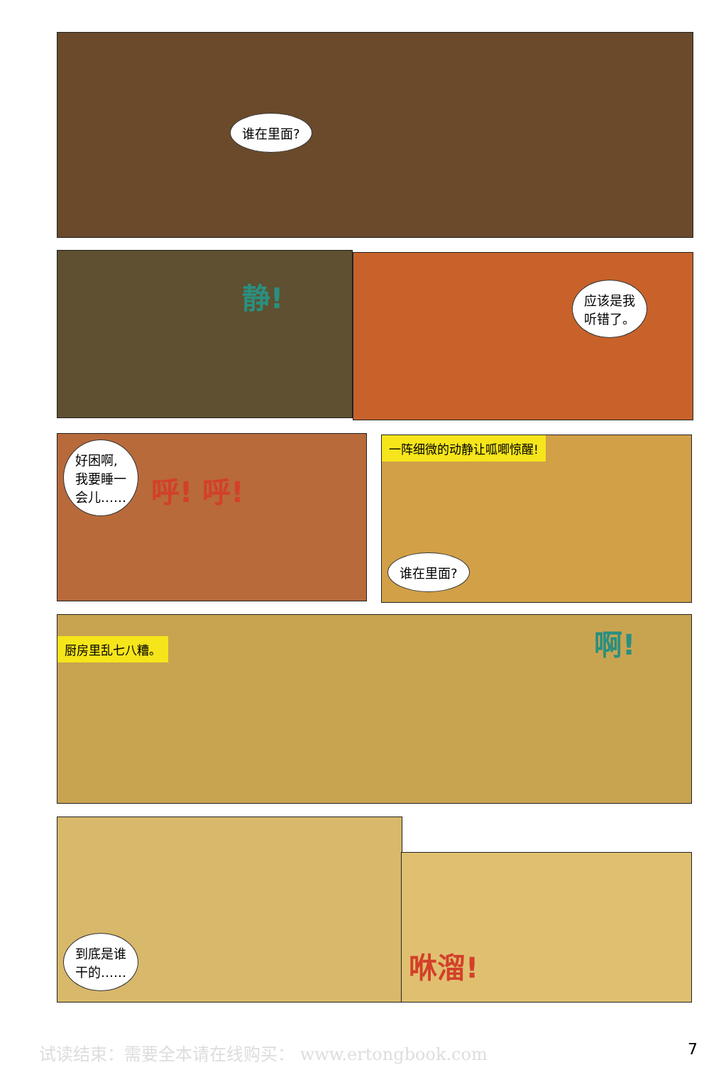谁在里面?
静!
应该是我
听错了。
好困啊,
我要睡一
会儿…… 呼! 呼!
一阵细微的动静让呱唧惊醒!
谁在里面?
厨房里乱七八糟。 啊!
到底是谁
干的……
咻溜!
试读结束：需要全本请在线购买： www.ertongbook.com 7